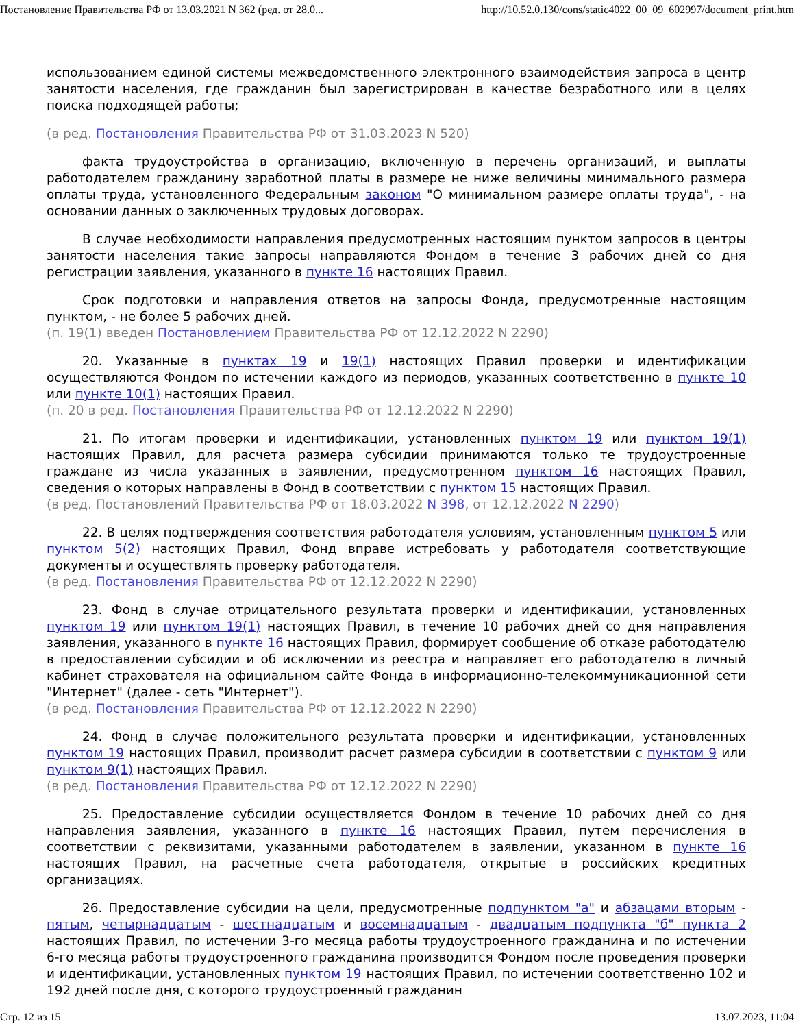Постановление Правительства РФ от 13.03.2021 N 362 (ред. от 28.0... http://10.52.0.130/cons/static4022_00_09_602997/document_print.htm
использованием единой системы межведомственного электронного взаимодействия запроса в центр занятости населения, где гражданин был зарегистрирован в качестве безработного или в целях поиска подходящей работы;
(в ред. Постановления Правительства РФ от 31.03.2023 N 520)
факта трудоустройства в организацию, включенную в перечень организаций, и выплаты работодателем гражданину заработной платы в размере не ниже величины минимального размера оплаты труда, установленного Федеральным законом "О минимальном размере оплаты труда", - на основании данных о заключенных трудовых договорах.
В случае необходимости направления предусмотренных настоящим пунктом запросов в центры занятости населения такие запросы направляются Фондом в течение 3 рабочих дней со дня регистрации заявления, указанного в пункте 16 настоящих Правил.
Срок подготовки и направления ответов на запросы Фонда, предусмотренные настоящим пунктом, - не более 5 рабочих дней.
(п. 19(1) введен Постановлением Правительства РФ от 12.12.2022 N 2290)
20. Указанные в пунктах 19 и 19(1) настоящих Правил проверки и идентификации осуществляются Фондом по истечении каждого из периодов, указанных соответственно в пункте 10 или пункте 10(1) настоящих Правил.
(п. 20 в ред. Постановления Правительства РФ от 12.12.2022 N 2290)
21. По итогам проверки и идентификации, установленных пунктом 19 или пунктом 19(1) настоящих Правил, для расчета размера субсидии принимаются только те трудоустроенные граждане из числа указанных в заявлении, предусмотренном пунктом 16 настоящих Правил, сведения о которых направлены в Фонд в соответствии с пунктом 15 настоящих Правил.
(в ред. Постановлений Правительства РФ от 18.03.2022 N 398, от 12.12.2022 N 2290)
22. В целях подтверждения соответствия работодателя условиям, установленным пунктом 5 или пунктом 5(2) настоящих Правил, Фонд вправе истребовать у работодателя соответствующие документы и осуществлять проверку работодателя.
(в ред. Постановления Правительства РФ от 12.12.2022 N 2290)
23. Фонд в случае отрицательного результата проверки и идентификации, установленных пунктом 19 или пунктом 19(1) настоящих Правил, в течение 10 рабочих дней со дня направления заявления, указанного в пункте 16 настоящих Правил, формирует сообщение об отказе работодателю в предоставлении субсидии и об исключении из реестра и направляет его работодателю в личный кабинет страхователя на официальном сайте Фонда в информационно-телекоммуникационной сети "Интернет" (далее - сеть "Интернет").
(в ред. Постановления Правительства РФ от 12.12.2022 N 2290)
24. Фонд в случае положительного результата проверки и идентификации, установленных пунктом 19 настоящих Правил, производит расчет размера субсидии в соответствии с пунктом 9 или пунктом 9(1) настоящих Правил.
(в ред. Постановления Правительства РФ от 12.12.2022 N 2290)
25. Предоставление субсидии осуществляется Фондом в течение 10 рабочих дней со дня направления заявления, указанного в пункте 16 настоящих Правил, путем перечисления в соответствии с реквизитами, указанными работодателем в заявлении, указанном в пункте 16 настоящих Правил, на расчетные счета работодателя, открытые в российских кредитных организациях.
26. Предоставление субсидии на цели, предусмотренные подпунктом "а" и абзацами вторым - пятым, четырнадцатым - шестнадцатым и восемнадцатым - двадцатым подпункта "б" пункта 2 настоящих Правил, по истечении 3-го месяца работы трудоустроенного гражданина и по истечении 6-го месяца работы трудоустроенного гражданина производится Фондом после проведения проверки и идентификации, установленных пунктом 19 настоящих Правил, по истечении соответственно 102 и 192 дней после дня, с которого трудоустроенный гражданин
Стр. 12 из 15 13.07.2023, 11:04